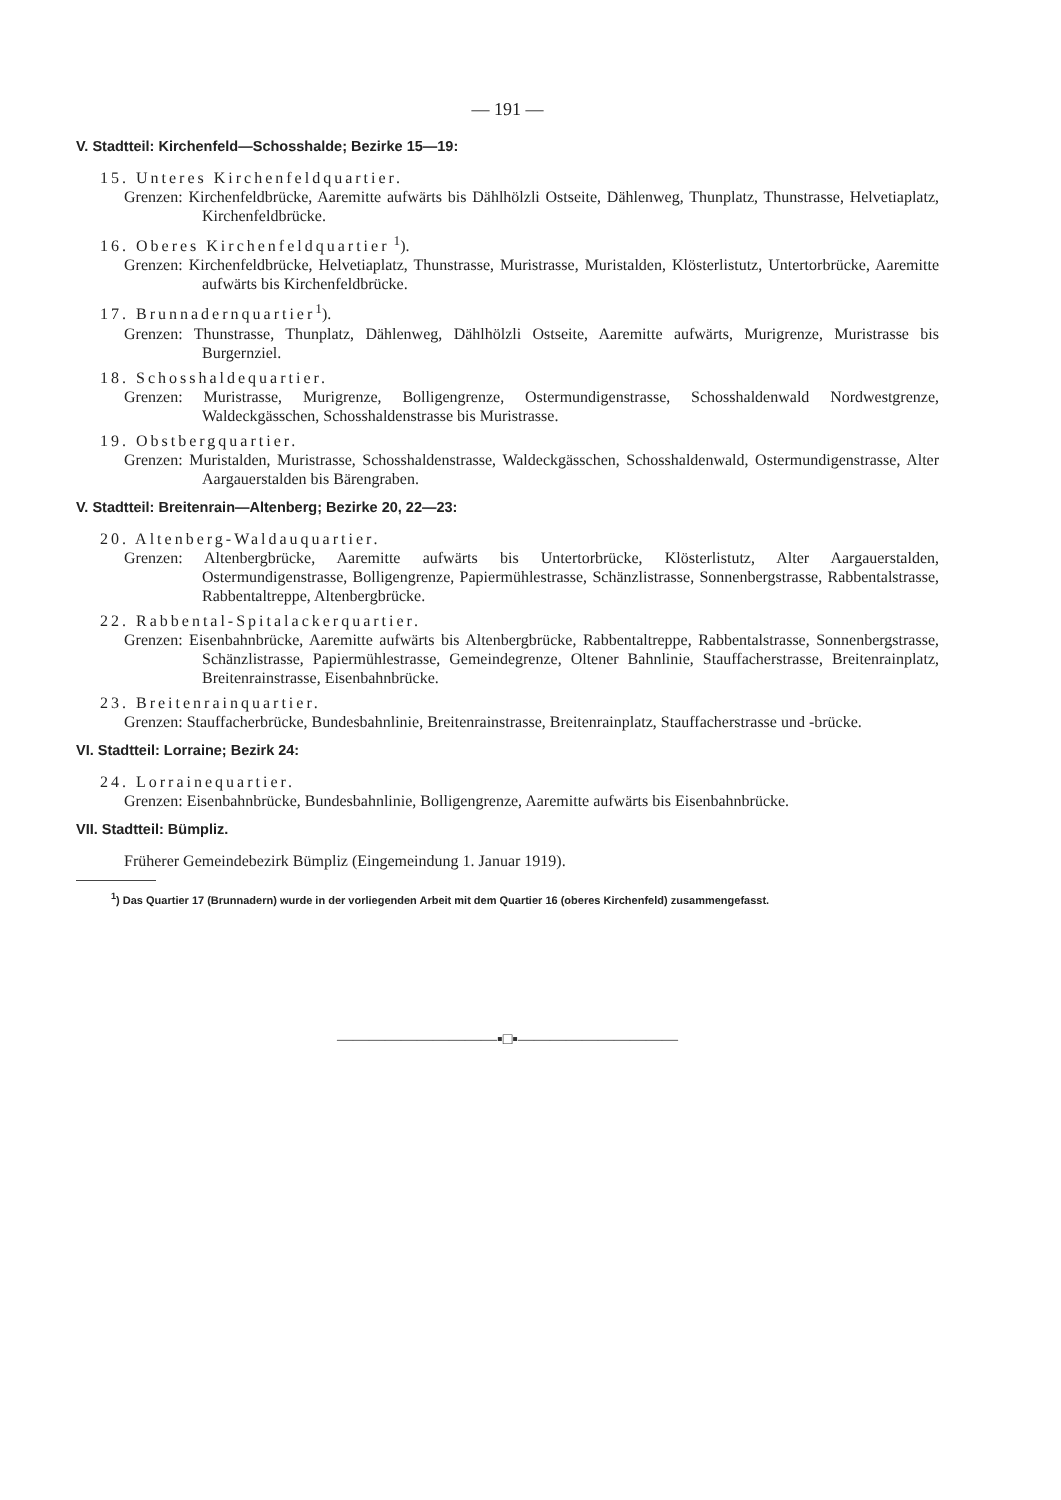— 191 —
V. Stadtteil: Kirchenfeld—Schosshalde; Bezirke 15—19:
15. Unteres Kirchenfeldquartier.
Grenzen: Kirchenfeldbrücke, Aaremitte aufwärts bis Dählhölzli Ostseite, Dählenweg, Thunplatz, Thunstrasse, Helvetiaplatz, Kirchenfeldbrücke.
16. Oberes Kirchenfeldquartier <sup>1</sup>).
Grenzen: Kirchenfeldbrücke, Helvetiaplatz, Thunstrasse, Muristrasse, Muristalden, Klösterlistutz, Untertorbrücke, Aaremitte aufwärts bis Kirchenfeldbrücke.
17. Brunnadernquartier<sup>1</sup>).
Grenzen: Thunstrasse, Thunplatz, Dählenweg, Dählhölzli Ostseite, Aaremitte aufwärts, Murigrenze, Muristrasse bis Burgernziel.
18. Schosshaldequartier.
Grenzen: Muristrasse, Murigrenze, Bolligengrenze, Ostermundigenstrasse, Schosshaldenwald Nordwestgrenze, Waldeckgässchen, Schosshaldenstrasse bis Muristrasse.
19. Obstbergquartier.
Grenzen: Muristalden, Muristrasse, Schosshaldenstrasse, Waldeckgässchen, Schosshaldenwald, Ostermundigenstrasse, Alter Aargauerstalden bis Bärengraben.
V. Stadtteil: Breitenrain—Altenberg; Bezirke 20, 22—23:
20. Altenberg-Waldauquartier.
Grenzen: Altenbergbrücke, Aaremitte aufwärts bis Untertorbrücke, Klösterlistutz, Alter Aargauerstalden, Ostermundigenstrasse, Bolligengrenze, Papiermühlestrasse, Schänzlistrasse, Sonnenbergstrasse, Rabbentalstrasse, Rabbentaltreppe, Altenbergbrücke.
22. Rabbental-Spitalackerquartier.
Grenzen: Eisenbahnbrücke, Aaremitte aufwärts bis Altenbergbrücke, Rabbentaltreppe, Rabbentalstrasse, Sonnenbergstrasse, Schänzlistrasse, Papiermühlestrasse, Gemeindegrenze, Oltener Bahnlinie, Stauffacherstrasse, Breitenrainplatz, Breitenrainstrasse, Eisenbahnbrücke.
23. Breitenrainquartier.
Grenzen: Stauffacherbrücke, Bundesbahnlinie, Breitenrainstrasse, Breitenrainplatz, Stauffacherstrasse und -brücke.
VI. Stadtteil: Lorraine; Bezirk 24:
24. Lorrainequartier.
Grenzen: Eisenbahnbrücke, Bundesbahnlinie, Bolligengrenze, Aaremitte aufwärts bis Eisenbahnbrücke.
VII. Stadtteil: Bümpliz.
Früherer Gemeindebezirk Bümpliz (Eingemeindung 1. Januar 1919).
<sup>1</sup>) Das Quartier 17 (Brunnadern) wurde in der vorliegenden Arbeit mit dem Quartier 16 (oberes Kirchenfeld) zusammengefasst.
——————————▪□▪——————————